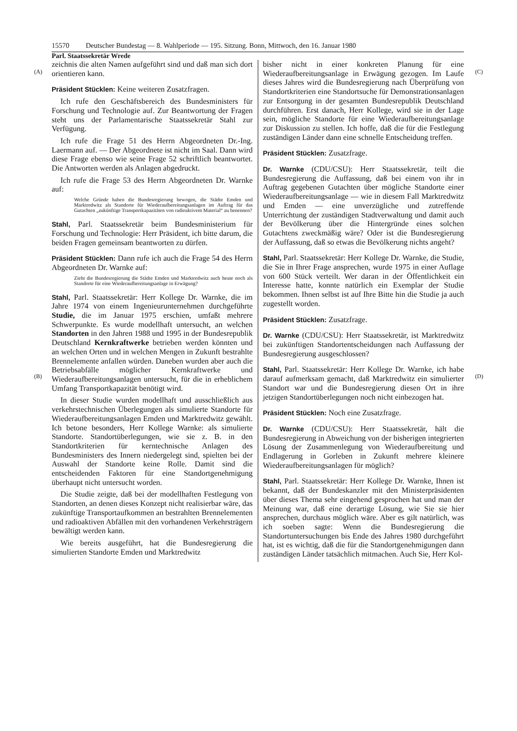15570 Deutscher Bundestag — 8. Wahlperiode — 195. Sitzung. Bonn, Mittwoch, den 16. Januar 1980
Parl. Staatssekretär Wrede
(A) (C)
(B) (D)
zeichnis die alten Namen aufgeführt sind und daß man sich dort orientieren kann.
Präsident Stücklen: Keine weiteren Zusatzfragen.
Ich rufe den Geschäftsbereich des Bundesministers für Forschung und Technologie auf. Zur Beantwortung der Fragen steht uns der Parlamentarische Staatssekretär Stahl zur Verfügung.
Ich rufe die Frage 51 des Herrn Abgeordneten Dr.-Ing. Laermann auf. — Der Abgeordnete ist nicht im Saal. Dann wird diese Frage ebenso wie seine Frage 52 schriftlich beantwortet. Die Antworten werden als Anlagen abgedruckt.
Ich rufe die Frage 53 des Herrn Abgeordneten Dr. Warnke auf:
Welche Gründe haben die Bundesregierung bewogen, die Städte Emden und Marktredwitz als Standorte für Wiederaufbereitungsanlagen im Auftrag für das Gutachten „zukünftige Transportkapazitäten von radioaktivem Material“ zu benennen?
Stahl, Parl. Staatssekretär beim Bundesministerium für Forschung und Technologie: Herr Präsident, ich bitte darum, die beiden Fragen gemeinsam beantworten zu dürfen.
Präsident Stücklen: Dann rufe ich auch die Frage 54 des Herrn Abgeordneten Dr. Warnke auf:
Zieht die Bundesregierung die Städte Emden und Marktredwitz auch heute noch als Standorte für eine Wiederaufbereitungsanlage in Erwägung?
Stahl, Parl. Staatssekretär: Herr Kollege Dr. Warnke, die im Jahre 1974 von einem Ingenieurunternehmen durchgeführte Studie, die im Januar 1975 erschien, umfaßt mehrere Schwerpunkte. Es wurde modellhaft untersucht, an welchen Standorten in den Jahren 1988 und 1995 in der Bundesrepublik Deutschland Kernkraftwerke betrieben werden könnten und an welchen Orten und in welchen Mengen in Zukunft bestrahlte Brennelemente anfallen würden. Daneben wurden aber auch die Betriebsabfälle möglicher Kernkraftwerke und Wiederaufbereitungsanlagen untersucht, für die in erheblichem Umfang Transportkapazität benötigt wird.
In dieser Studie wurden modellhaft und ausschließlich aus verkehrstechnischen Überlegungen als simulierte Standorte für Wiederaufbereitungsanlagen Emden und Marktredwitz gewählt. Ich betone besonders, Herr Kollege Warnke: als simulierte Standorte. Standortüberlegungen, wie sie z. B. in den Standortkriterien für kerntechnische Anlagen des Bundesministers des Innern niedergelegt sind, spielten bei der Auswahl der Standorte keine Rolle. Damit sind die entscheidenden Faktoren für eine Standortgenehmigung überhaupt nicht untersucht worden.
Die Studie zeigte, daß bei der modellhaften Festlegung von Standorten, an denen dieses Konzept nicht realisierbar wäre, das zukünftige Transportaufkommen an bestrahlten Brennelementen und radioaktiven Abfällen mit den vorhandenen Verkehrsträgern bewältigt werden kann.
Wie bereits ausgeführt, hat die Bundesregierung die simulierten Standorte Emden und Marktredwitz
bisher nicht in einer konkreten Planung für eine Wiederaufbereitungsanlage in Erwägung gezogen. Im Laufe dieses Jahres wird die Bundesregierung nach Überprüfung von Standortkriterien eine Standortsuche für Demonstrationsanlagen zur Entsorgung in der gesamten Bundesrepublik Deutschland durchführen. Erst danach, Herr Kollege, wird sie in der Lage sein, mögliche Standorte für eine Wiederaufbereitungsanlage zur Diskussion zu stellen. Ich hoffe, daß die für die Festlegung zuständigen Länder dann eine schnelle Entscheidung treffen.
Präsident Stücklen: Zusatzfrage.
Dr. Warnke (CDU/CSU): Herr Staatssekretär, teilt die Bundesregierung die Auffassung, daß bei einem von ihr in Auftrag gegebenen Gutachten über mögliche Standorte einer Wiederaufbereitungsanlage — wie in diesem Fall Marktredwitz und Emden — eine unverzügliche und zutreffende Unterrichtung der zuständigen Stadtverwaltung und damit auch der Bevölkerung über die Hintergründe eines solchen Gutachtens zweckmäßig wäre? Oder ist die Bundesregierung der Auffassung, daß so etwas die Bevölkerung nichts angeht?
Stahl, Parl. Staatssekretär: Herr Kollege Dr. Warnke, die Studie, die Sie in Ihrer Frage ansprechen, wurde 1975 in einer Auflage von 600 Stück verteilt. Wer daran in der Öffentlichkeit ein Interesse hatte, konnte natürlich ein Exemplar der Studie bekommen. Ihnen selbst ist auf Ihre Bitte hin die Studie ja auch zugestellt worden.
Präsident Stücklen: Zusatzfrage.
Dr. Warnke (CDU/CSU): Herr Staatssekretär, ist Marktredwitz bei zukünftigen Standortentscheidungen nach Auffassung der Bundesregierung ausgeschlossen?
Stahl, Parl. Staatssekretär: Herr Kollege Dr. Warnke, ich habe darauf aufmerksam gemacht, daß Marktredwitz ein simulierter Standort war und die Bundesregierung diesen Ort in ihre jetzigen Standortüberlegungen noch nicht einbezogen hat.
Präsident Stücklen: Noch eine Zusatzfrage.
Dr. Warnke (CDU/CSU): Herr Staatssekretär, hält die Bundesregierung in Abweichung von der bisherigen integrierten Lösung der Zusammenlegung von Wiederaufbereitung und Endlagerung in Gorleben in Zukunft mehrere kleinere Wiederaufbereitungsanlagen für möglich?
Stahl, Parl. Staatssekretär: Herr Kollege Dr. Warnke, Ihnen ist bekannt, daß der Bundeskanzler mit den Ministerpräsidenten über dieses Thema sehr eingehend gesprochen hat und man der Meinung war, daß eine derartige Lösung, wie Sie sie hier ansprechen, durchaus möglich wäre. Aber es gilt natürlich, was ich soeben sagte: Wenn die Bundesregierung die Standortuntersuchungen bis Ende des Jahres 1980 durchgeführt hat, ist es wichtig, daß die für die Standortgenehmigungen dann zuständigen Länder tatsächlich mitmachen. Auch Sie, Herr Kol-